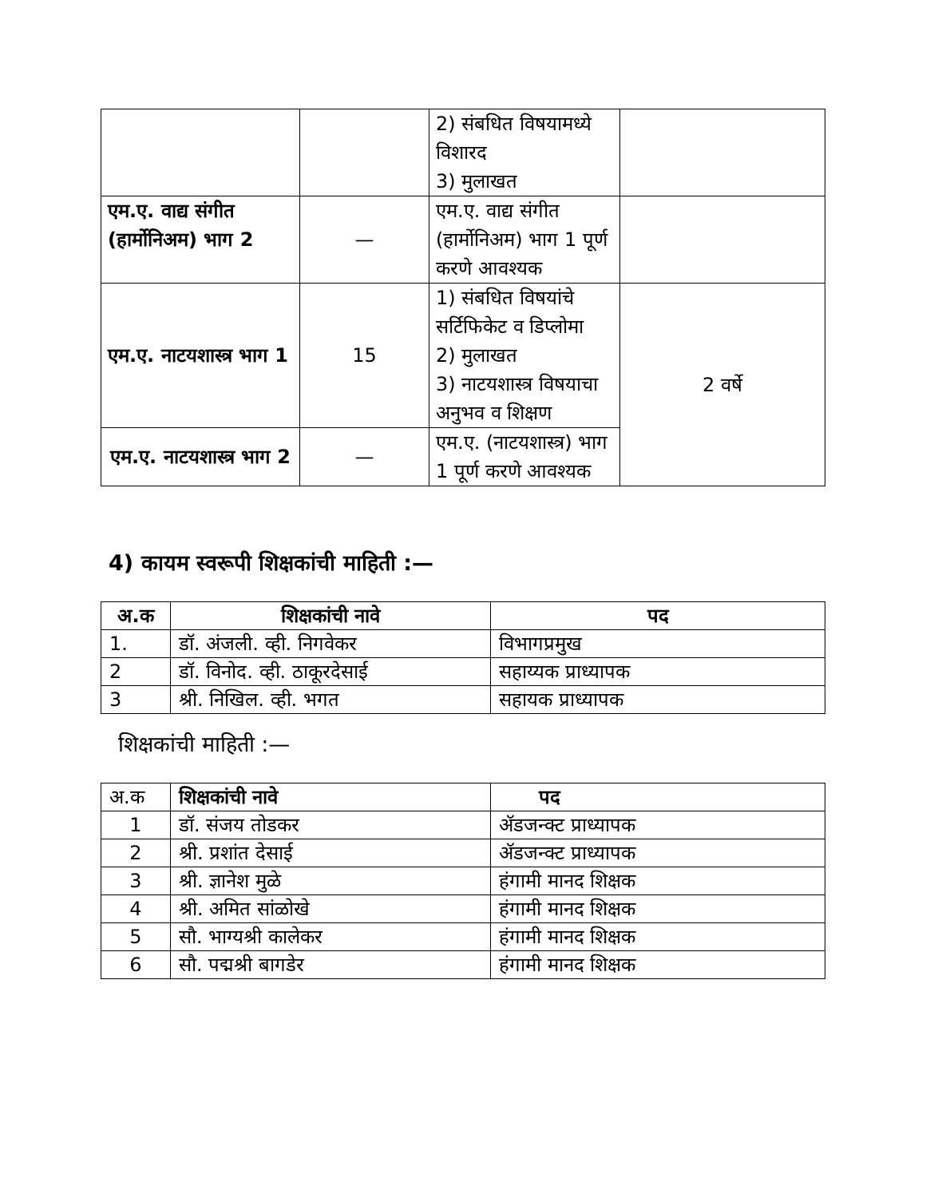| | | 2) संबधित विषयामध्ये विशारद 3) मुलाखत | |
| एम.ए. वाद्य संगीत (हार्मोनिअम) भाग 2 | — | एम.ए. वाद्य संगीत (हार्मोनिअम) भाग 1 पूर्ण करणे आवश्यक | |
| एम.ए. नाटयशास्त्र भाग 1 | 15 | 1) संबधित विषयांचे सर्टिफिकेट व डिप्लोमा 2) मुलाखत 3) नाटयशास्त्र विषयाचा अनुभव व शिक्षण | 2 वर्षे |
| एम.ए. नाटयशास्त्र भाग 2 | — | एम.ए. (नाटयशास्त्र) भाग 1 पूर्ण करणे आवश्यक | |
4) कायम स्वरूपी शिक्षकांची माहिती :—
| अ.क | शिक्षकांची नावे | पद |
| --- | --- | --- |
| 1. | डॉ. अंजली. व्ही. निगवेकर | विभागप्रमुख |
| 2 | डॉ. विनोद. व्ही. ठाकूरदेसाई | सहाय्यक प्राध्यापक |
| 3 | श्री. निखिल. व्ही. भगत | सहायक प्राध्यापक |
शिक्षकांची माहिती :—
| अ.क | शिक्षकांची नावे | पद |
| 1 | डॉ. संजय तोडकर | ॲडजन्क्ट प्राध्यापक |
| 2 | श्री. प्रशांत देसाई | ॲडजन्क्ट प्राध्यापक |
| 3 | श्री. ज्ञानेश मुळे | हंगामी मानद शिक्षक |
| 4 | श्री. अमित सांळोखे | हंगामी मानद शिक्षक |
| 5 | सौ. भाग्यश्री कालेकर | हंगामी मानद शिक्षक |
| 6 | सौ. पद्मश्री बागडेर | हंगामी मानद शिक्षक |